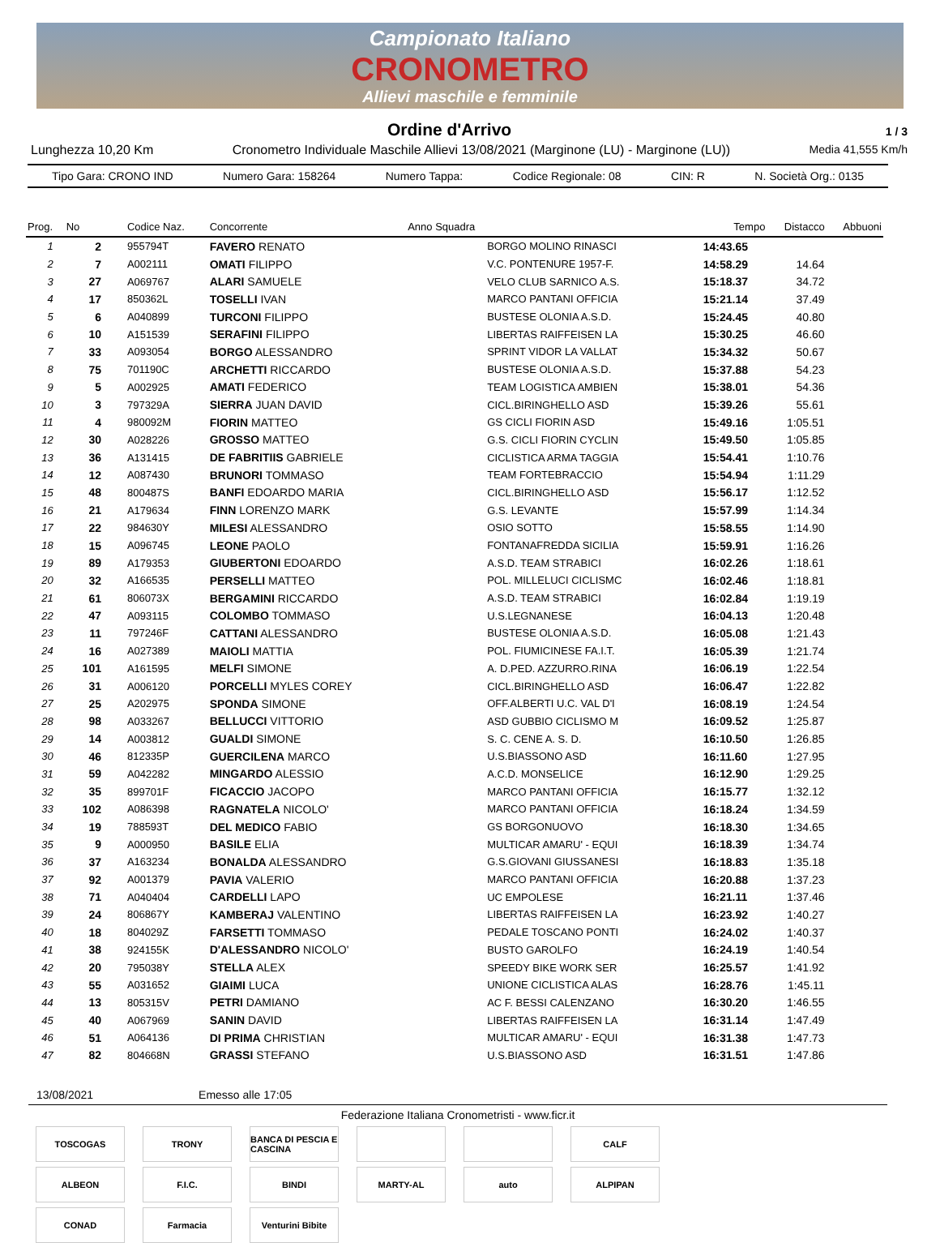Campionato Italiano
CRONOMETRO
Allievi maschile e femminile
Ordine d'Arrivo
1 / 3
Lunghezza 10,20 Km Cronometro Individuale Maschile Allievi 13/08/2021 (Marginone (LU) - Marginone (LU)) Media 41,555 Km/h
Tipo Gara: CRONO IND Numero Gara: 158264 Numero Tappa: Codice Regionale: 08 CIN: R N. Società Org.: 0135
| Prog. | No | Codice Naz. | Concorrente | Anno Squadra | Tempo | Distacco | Abbuoni |
| --- | --- | --- | --- | --- | --- | --- | --- |
| 1 | 2 | 955794T | FAVERO RENATO | BORGO MOLINO RINASCI | 14:43.65 | | |
| 2 | 7 | A002111 | OMATI FILIPPO | V.C. PONTENURE 1957-F. | 14:58.29 | 14.64 | |
| 3 | 27 | A069767 | ALARI SAMUELE | VELO CLUB SARNICO A.S. | 15:18.37 | 34.72 | |
| 4 | 17 | 850362L | TOSELLI IVAN | MARCO PANTANI OFFICIA | 15:21.14 | 37.49 | |
| 5 | 6 | A040899 | TURCONI FILIPPO | BUSTESE OLONIA A.S.D. | 15:24.45 | 40.80 | |
| 6 | 10 | A151539 | SERAFINI FILIPPO | LIBERTAS RAIFFEISEN LA | 15:30.25 | 46.60 | |
| 7 | 33 | A093054 | BORGO ALESSANDRO | SPRINT VIDOR LA VALLAT | 15:34.32 | 50.67 | |
| 8 | 75 | 701190C | ARCHETTI RICCARDO | BUSTESE OLONIA A.S.D. | 15:37.88 | 54.23 | |
| 9 | 5 | A002925 | AMATI FEDERICO | TEAM LOGISTICA AMBIEN | 15:38.01 | 54.36 | |
| 10 | 3 | 797329A | SIERRA JUAN DAVID | CICL.BIRINGHELLO ASD | 15:39.26 | 55.61 | |
| 11 | 4 | 980092M | FIORIN MATTEO | GS CICLI FIORIN ASD | 15:49.16 | 1:05.51 | |
| 12 | 30 | A028226 | GROSSO MATTEO | G.S. CICLI FIORIN CYCLIN | 15:49.50 | 1:05.85 | |
| 13 | 36 | A131415 | DE FABRITIIS GABRIELE | CICLISTICA ARMA TAGGIA | 15:54.41 | 1:10.76 | |
| 14 | 12 | A087430 | BRUNORI TOMMASO | TEAM FORTEBRACCIO | 15:54.94 | 1:11.29 | |
| 15 | 48 | 800487S | BANFI EDOARDO MARIA | CICL.BIRINGHELLO ASD | 15:56.17 | 1:12.52 | |
| 16 | 21 | A179634 | FINN LORENZO MARK | G.S. LEVANTE | 15:57.99 | 1:14.34 | |
| 17 | 22 | 984630Y | MILESI ALESSANDRO | OSIO SOTTO | 15:58.55 | 1:14.90 | |
| 18 | 15 | A096745 | LEONE PAOLO | FONTANAFREDDA SICILIA | 15:59.91 | 1:16.26 | |
| 19 | 89 | A179353 | GIUBERTONI EDOARDO | A.S.D. TEAM STRABICI | 16:02.26 | 1:18.61 | |
| 20 | 32 | A166535 | PERSELLI MATTEO | POL. MILLELUCI CICLISMC | 16:02.46 | 1:18.81 | |
| 21 | 61 | 806073X | BERGAMINI RICCARDO | A.S.D. TEAM STRABICI | 16:02.84 | 1:19.19 | |
| 22 | 47 | A093115 | COLOMBO TOMMASO | U.S.LEGNANESE | 16:04.13 | 1:20.48 | |
| 23 | 11 | 797246F | CATTANI ALESSANDRO | BUSTESE OLONIA A.S.D. | 16:05.08 | 1:21.43 | |
| 24 | 16 | A027389 | MAIOLI MATTIA | POL. FIUMICINESE FA.I.T. | 16:05.39 | 1:21.74 | |
| 25 | 101 | A161595 | MELFI SIMONE | A. D.PED. AZZURRO.RINA | 16:06.19 | 1:22.54 | |
| 26 | 31 | A006120 | PORCELLI MYLES COREY | CICL.BIRINGHELLO ASD | 16:06.47 | 1:22.82 | |
| 27 | 25 | A202975 | SPONDA SIMONE | OFF.ALBERTI U.C. VAL D'I | 16:08.19 | 1:24.54 | |
| 28 | 98 | A033267 | BELLUCCI VITTORIO | ASD GUBBIO CICLISMO M | 16:09.52 | 1:25.87 | |
| 29 | 14 | A003812 | GUALDI SIMONE | S. C. CENE A. S. D. | 16:10.50 | 1:26.85 | |
| 30 | 46 | 812335P | GUERCILENA MARCO | U.S.BIASSONO ASD | 16:11.60 | 1:27.95 | |
| 31 | 59 | A042282 | MINGARDO ALESSIO | A.C.D. MONSELICE | 16:12.90 | 1:29.25 | |
| 32 | 35 | 899701F | FICACCIO JACOPO | MARCO PANTANI OFFICIA | 16:15.77 | 1:32.12 | |
| 33 | 102 | A086398 | RAGNATELA NICOLO' | MARCO PANTANI OFFICIA | 16:18.24 | 1:34.59 | |
| 34 | 19 | 788593T | DEL MEDICO FABIO | GS BORGONUOVO | 16:18.30 | 1:34.65 | |
| 35 | 9 | A000950 | BASILE ELIA | MULTICAR AMARU' - EQUI | 16:18.39 | 1:34.74 | |
| 36 | 37 | A163234 | BONALDA ALESSANDRO | G.S.GIOVANI GIUSSANESI | 16:18.83 | 1:35.18 | |
| 37 | 92 | A001379 | PAVIA VALERIO | MARCO PANTANI OFFICIA | 16:20.88 | 1:37.23 | |
| 38 | 71 | A040404 | CARDELLI LAPO | UC EMPOLESE | 16:21.11 | 1:37.46 | |
| 39 | 24 | 806867Y | KAMBERAJ VALENTINO | LIBERTAS RAIFFEISEN LA | 16:23.92 | 1:40.27 | |
| 40 | 18 | 804029Z | FARSETTI TOMMASO | PEDALE TOSCANO PONTI | 16:24.02 | 1:40.37 | |
| 41 | 38 | 924155K | D'ALESSANDRO NICOLO' | BUSTO GAROLFO | 16:24.19 | 1:40.54 | |
| 42 | 20 | 795038Y | STELLA ALEX | SPEEDY BIKE WORK SER | 16:25.57 | 1:41.92 | |
| 43 | 55 | A031652 | GIAIMI LUCA | UNIONE CICLISTICA ALAS | 16:28.76 | 1:45.11 | |
| 44 | 13 | 805315V | PETRI DAMIANO | AC F. BESSI CALENZANO | 16:30.20 | 1:46.55 | |
| 45 | 40 | A067969 | SANIN DAVID | LIBERTAS RAIFFEISEN LA | 16:31.14 | 1:47.49 | |
| 46 | 51 | A064136 | DI PRIMA CHRISTIAN | MULTICAR AMARU' - EQUI | 16:31.38 | 1:47.73 | |
| 47 | 82 | 804668N | GRASSI STEFANO | U.S.BIASSONO ASD | 16:31.51 | 1:47.86 | |
13/08/2021 Emesso alle 17:05
Federazione Italiana Cronometristi - www.ficr.it
TOSCOGAS
TRONY
BANCA DI PESCIA E CASCINA
CALF
ALBEON
F.I.C.
BINDI
MARTY-AL
auto
ALPIPAN
CONAD
Farmacia
Venturini Bibite